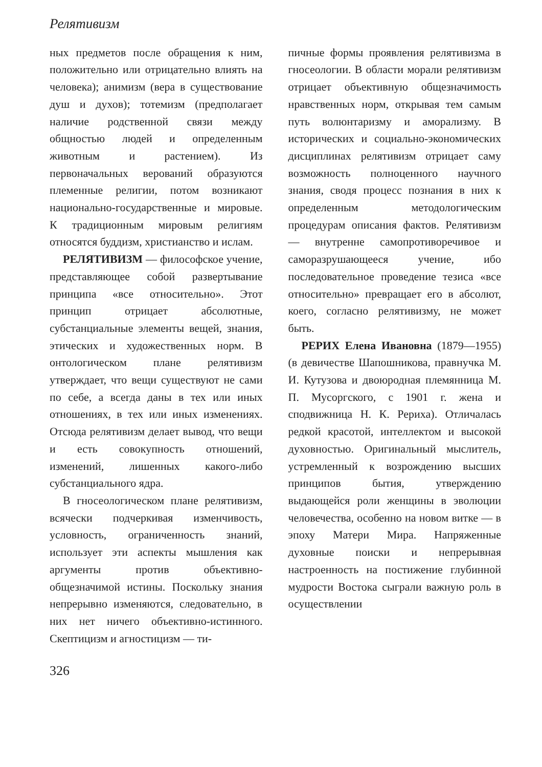Релятивизм
ных предметов после обращения к ним, положительно или отрицательно влиять на человека); анимизм (вера в существование душ и духов); тотемизм (предполагает наличие родственной связи между общностью людей и определенным животным и растением). Из первоначальных верований образуются племенные религии, потом возникают национально-государственные и мировые. К традиционным мировым религиям относятся буддизм, христианство и ислам.
РЕЛЯТИВИЗМ — философское учение, представляющее собой развертывание принципа «все относительно». Этот принцип отрицает абсолютные, субстанциальные элементы вещей, знания, этических и художественных норм. В онтологическом плане релятивизм утверждает, что вещи существуют не сами по себе, а всегда даны в тех или иных отношениях, в тех или иных изменениях. Отсюда релятивизм делает вывод, что вещи и есть совокупность отношений, изменений, лишенных какого-либо субстанциального ядра.
В гносеологическом плане релятивизм, всячески подчеркивая изменчивость, условность, ограниченность знаний, использует эти аспекты мышления как аргументы против объективно-общезначимой истины. Поскольку знания непрерывно изменяются, следовательно, в них нет ничего объективно-истинного. Скептицизм и агностицизм — ти-
пичные формы проявления релятивизма в гносеологии. В области морали релятивизм отрицает объективную общезначимость нравственных норм, открывая тем самым путь волюнтаризму и аморализму. В исторических и социально-экономических дисциплинах релятивизм отрицает саму возможность полноценного научного знания, сводя процесс познания в них к определенным методологическим процедурам описания фактов. Релятивизм — внутренне самопротиворечивое и саморазрушающееся учение, ибо последовательное проведение тезиса «все относительно» превращает его в абсолют, коего, согласно релятивизму, не может быть.
РЕРИХ Елена Ивановна (1879—1955) (в девичестве Шапошникова, правнучка М. И. Кутузова и двоюродная племянница М. П. Мусоргского, с 1901 г. жена и сподвижница Н. К. Рериха). Отличалась редкой красотой, интеллектом и высокой духовностью. Оригинальный мыслитель, устремленный к возрождению высших принципов бытия, утверждению выдающейся роли женщины в эволюции человечества, особенно на новом витке — в эпоху Матери Мира. Напряженные духовные поиски и непрерывная настроенность на постижение глубинной мудрости Востока сыграли важную роль в осуществлении
326